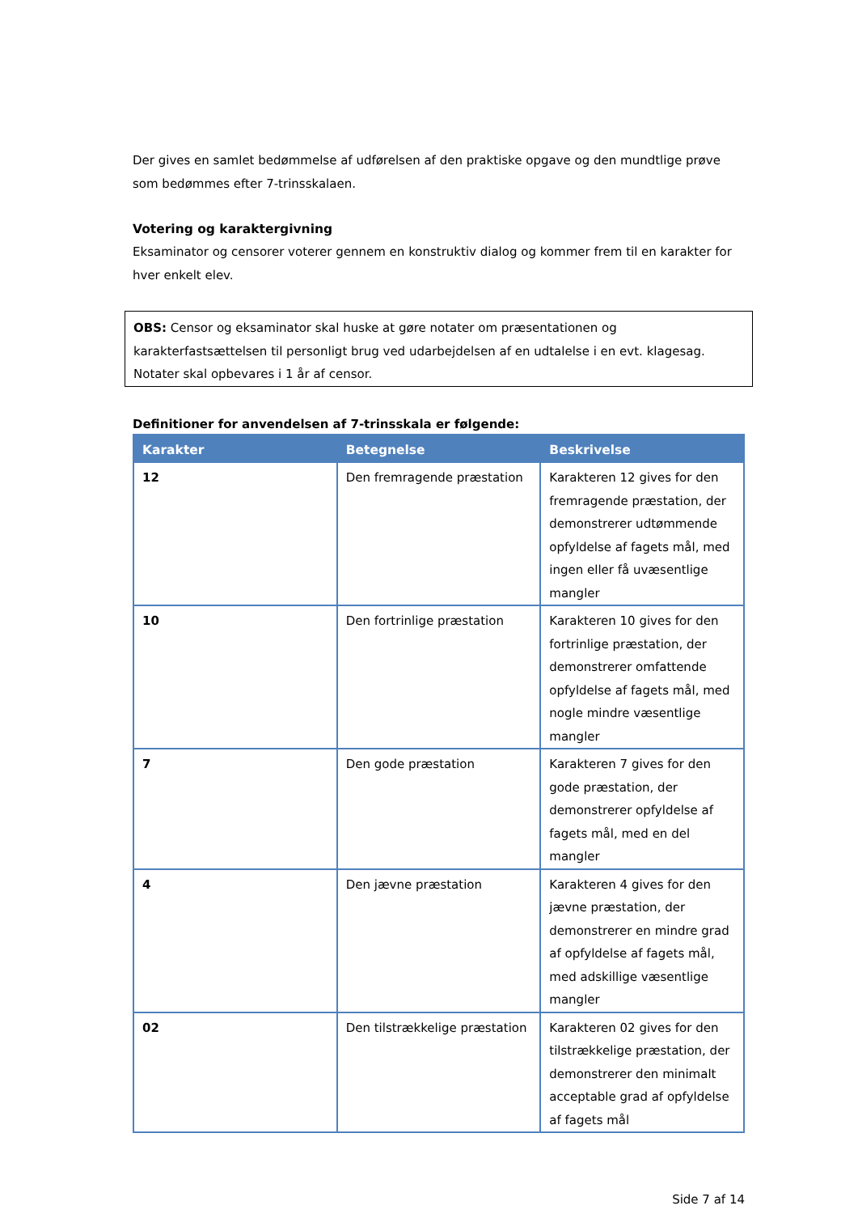Der gives en samlet bedømmelse af udførelsen af den praktiske opgave og den mundtlige prøve som bedømmes efter 7-trinsskalaen.
Votering og karaktergivning
Eksaminator og censorer voterer gennem en konstruktiv dialog og kommer frem til en karakter for hver enkelt elev.
OBS: Censor og eksaminator skal huske at gøre notater om præsentationen og karakterfastsættelsen til personligt brug ved udarbejdelsen af en udtalelse i en evt. klagesag. Notater skal opbevares i 1 år af censor.
Definitioner for anvendelsen af 7-trinsskala er følgende:
| Karakter | Betegnelse | Beskrivelse |
| --- | --- | --- |
| 12 | Den fremragende præstation | Karakteren 12 gives for den fremragende præstation, der demonstrerer udtømmende opfyldelse af fagets mål, med ingen eller få uvæsentlige mangler |
| 10 | Den fortrinlige præstation | Karakteren 10 gives for den fortrinlige præstation, der demonstrerer omfattende opfyldelse af fagets mål, med nogle mindre væsentlige mangler |
| 7 | Den gode præstation | Karakteren 7 gives for den gode præstation, der demonstrerer opfyldelse af fagets mål, med en del mangler |
| 4 | Den jævne præstation | Karakteren 4 gives for den jævne præstation, der demonstrerer en mindre grad af opfyldelse af fagets mål, med adskillige væsentlige mangler |
| 02 | Den tilstrækkelige præstation | Karakteren 02 gives for den tilstrækkelige præstation, der demonstrerer den minimalt acceptable grad af opfyldelse af fagets mål |
Side 7 af 14